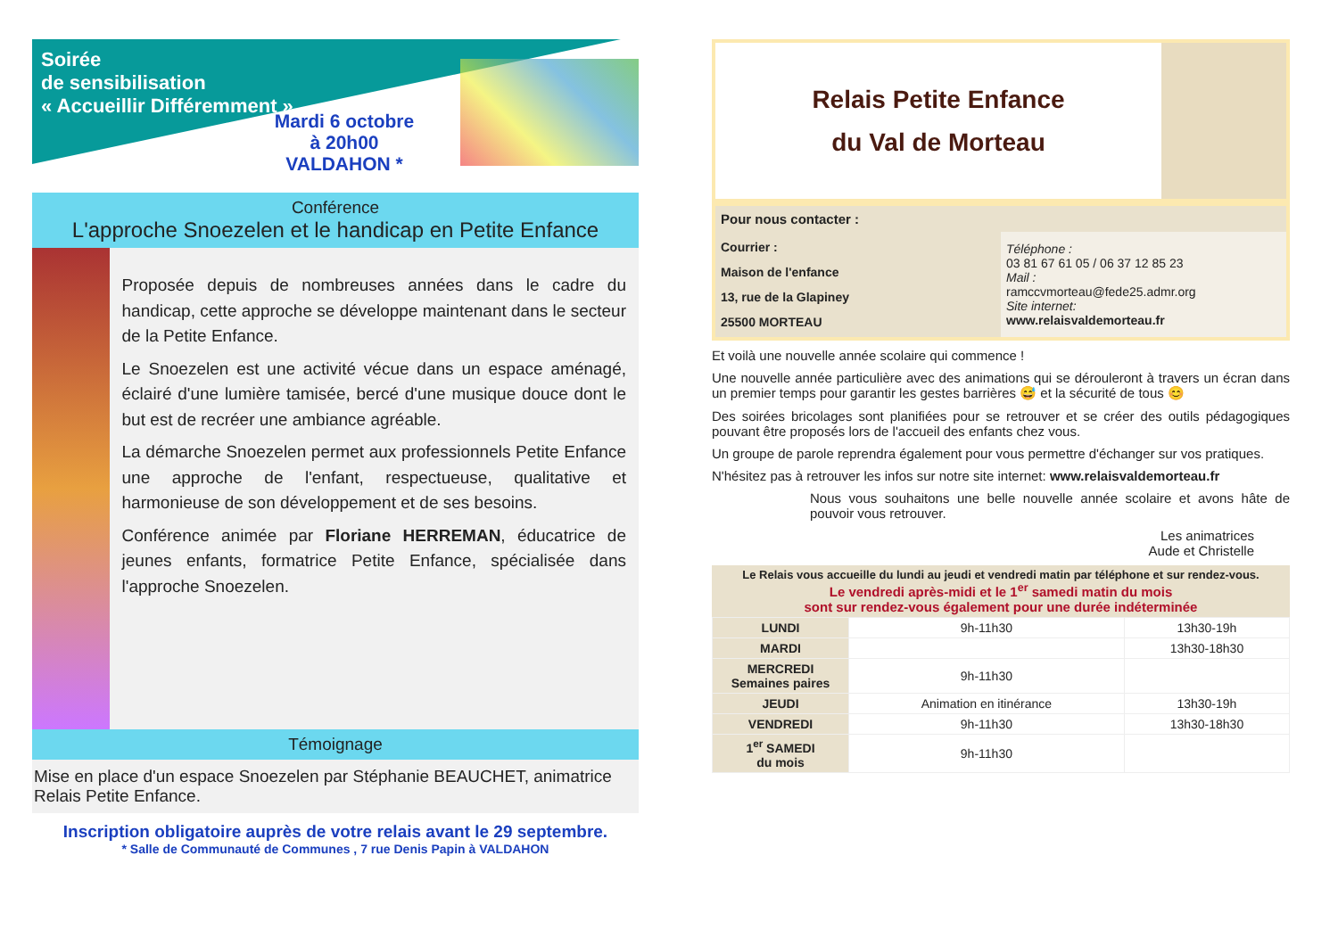Soirée
de sensibilisation
« Accueillir Différemment »
Mardi 6 octobre
à 20h00
VALDAHON *
Conférence
L'approche Snoezelen et le handicap en Petite Enfance
Proposée depuis de nombreuses années dans le cadre du handicap, cette approche se développe maintenant dans le secteur de la Petite Enfance.
Le Snoezelen est une activité vécue dans un espace aménagé, éclairé d'une lumière tamisée, bercé d'une musique douce dont le but est de recréer une ambiance agréable.
La démarche Snoezelen permet aux professionnels Petite Enfance une approche de l'enfant, respectueuse, qualitative et harmonieuse de son développement et de ses besoins.
Conférence animée par Floriane HERREMAN, éducatrice de jeunes enfants, formatrice Petite Enfance, spécialisée dans l'approche Snoezelen.
Témoignage
Mise en place d'un espace Snoezelen par Stéphanie BEAUCHET, animatrice Relais Petite Enfance.
Inscription obligatoire auprès de votre relais avant le 29 septembre.
* Salle de Communauté de Communes , 7 rue Denis Papin à VALDAHON
Relais Petite Enfance
du Val de Morteau
Pour nous contacter :
| Courrier : Maison de l'enfance 13, rue de la Glapiney 25500 MORTEAU | Téléphone : 03 81 67 61 05 / 06 37 12 85 23 Mail : ramccvmorteau@fede25.admr.org Site internet: www.relaisvaldemorteau.fr |
Et voilà une nouvelle année scolaire qui commence !
Une nouvelle année particulière avec des animations qui se dérouleront à travers un écran dans un premier temps pour garantir les gestes barrières 😅 et la sécurité de tous 😊
Des soirées bricolages sont planifiées pour se retrouver et se créer des outils pédagogiques pouvant être proposés lors de l'accueil des enfants chez vous.
Un groupe de parole reprendra également pour vous permettre d'échanger sur vos pratiques.
N'hésitez pas à retrouver les infos sur notre site internet: www.relaisvaldemorteau.fr
Nous vous souhaitons une belle nouvelle année scolaire et avons hâte de pouvoir vous retrouver.
Les animatrices
Aude et Christelle
Le Relais vous accueille du lundi au jeudi et vendredi matin par téléphone et sur rendez-vous.
Le vendredi après-midi et le 1<sup>er</sup> samedi matin du mois
sont sur rendez-vous également pour une durée indéterminée
| LUNDI | 9h-11h30 | 13h30-19h |
| MARDI | | 13h30-18h30 |
| MERCREDI Semaines paires | 9h-11h30 | |
| JEUDI | Animation en itinérance | 13h30-19h |
| VENDREDI | 9h-11h30 | 13h30-18h30 |
| 1<sup>er</sup> SAMEDI du mois | 9h-11h30 | |